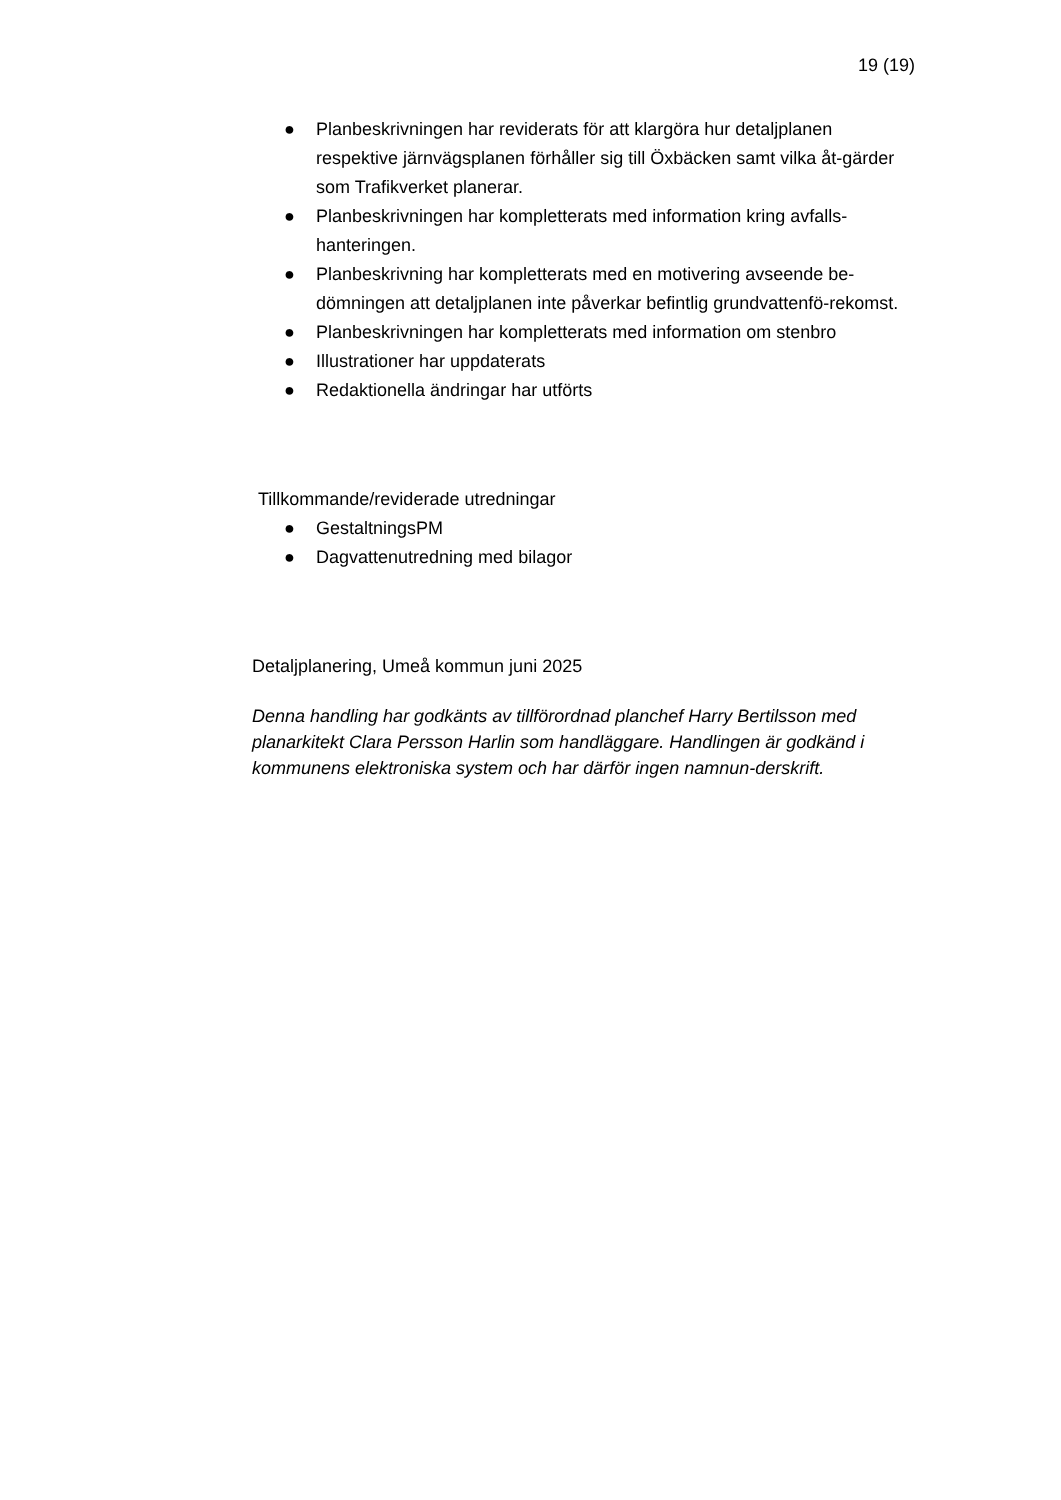19 (19)
● Planbeskrivningen har reviderats för att klargöra hur detaljplanen respektive järnvägsplanen förhåller sig till Öxbäcken samt vilka åt-gärder som Trafikverket planerar.
● Planbeskrivningen har kompletterats med information kring avfalls-hanteringen.
● Planbeskrivning har kompletterats med en motivering avseende be-dömningen att detaljplanen inte påverkar befintlig grundvattenfö-rekomst.
● Planbeskrivningen har kompletterats med information om stenbro
● Illustrationer har uppdaterats
● Redaktionella ändringar har utförts
Tillkommande/reviderade utredningar
● GestaltningsPM
● Dagvattenutredning med bilagor
Detaljplanering, Umeå kommun juni 2025
Denna handling har godkänts av tillförordnad planchef Harry Bertilsson med planarkitekt Clara Persson Harlin som handläggare. Handlingen är godkänd i kommunens elektroniska system och har därför ingen namnun-derskrift.